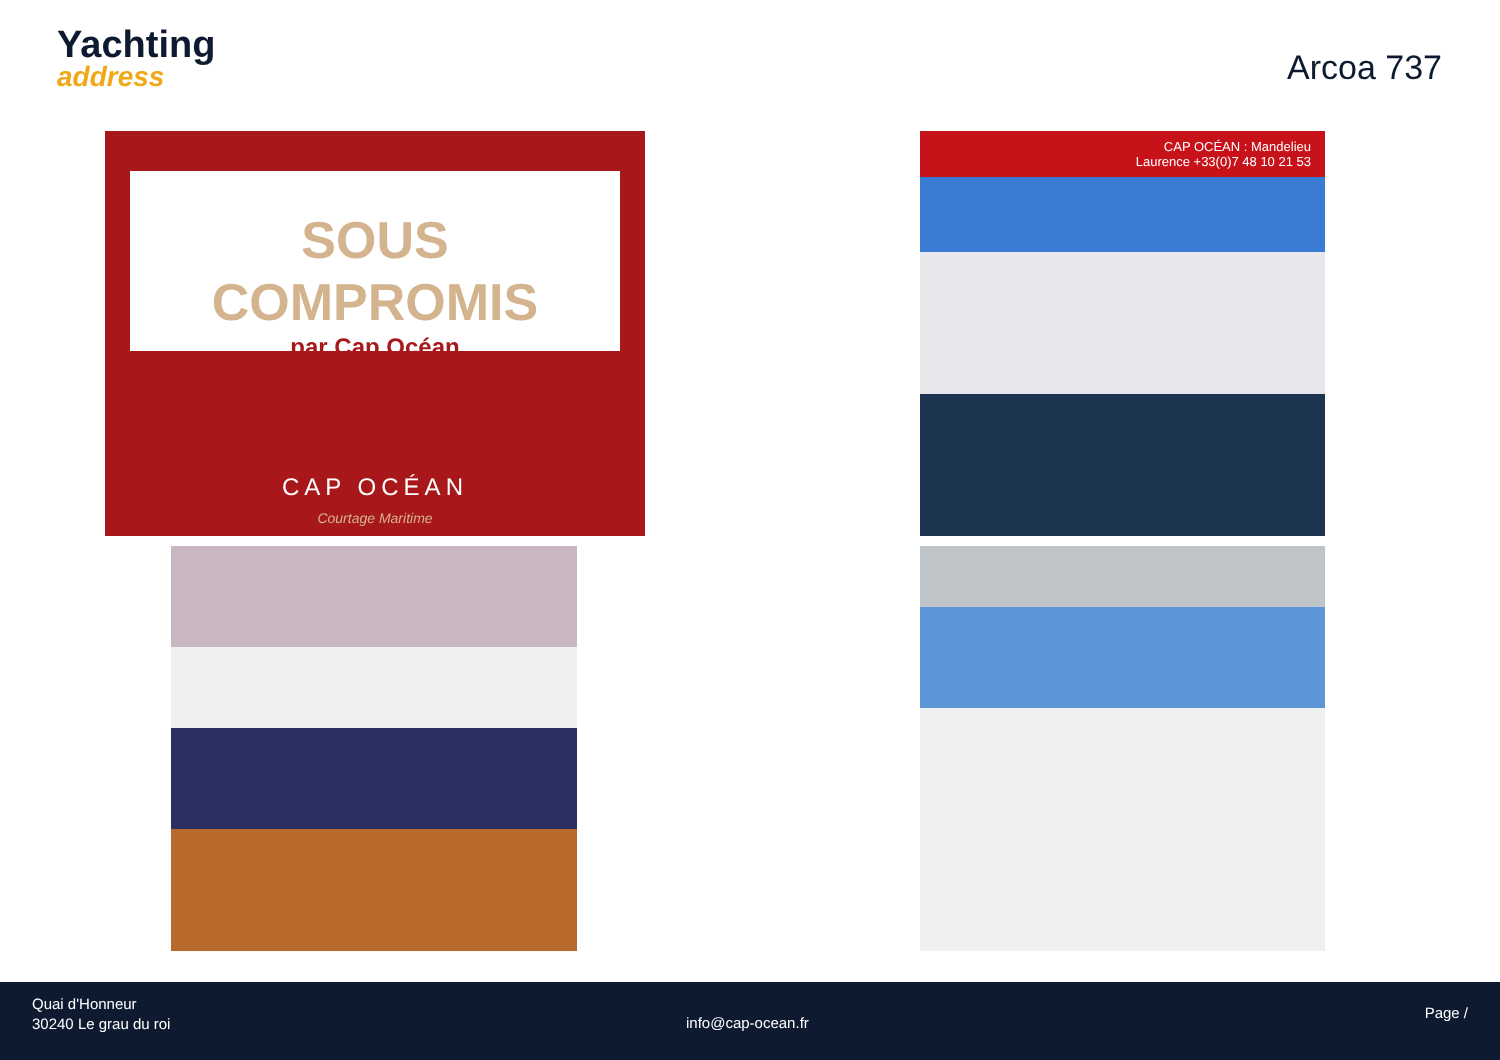Yachting
address
Arcoa 737
SOUS
COMPROMIS
par Cap Océan
CAP OCÉAN
Courtage Maritime
CAP OCÉAN : Mandelieu
Laurence +33(0)7 48 10 21 53
Quai d'Honneur
30240 Le grau du roi
info@cap-ocean.fr
Page /